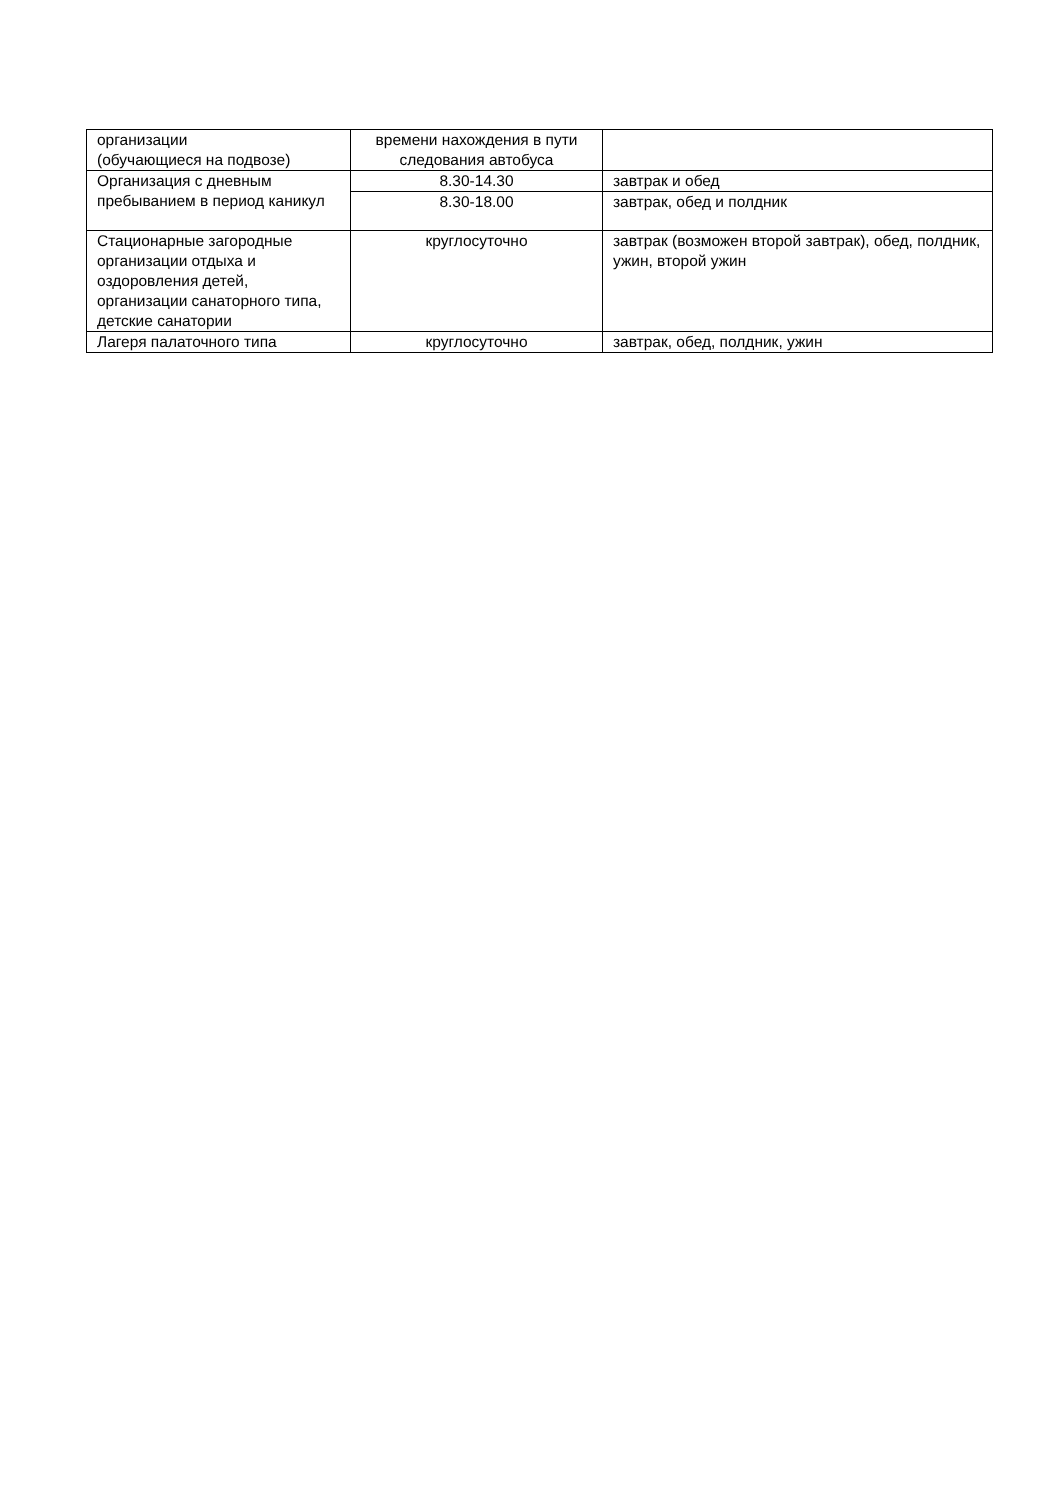| организации (обучающиеся на подвозе) | времени нахождения в пути следования автобуса | |
| Организация с дневным пребыванием в период каникул | 8.30-14.30 | завтрак и обед |
| | 8.30-18.00 | завтрак, обед и полдник |
| Стационарные загородные организации отдыха и оздоровления детей, организации санаторного типа, детские санатории | круглосуточно | завтрак (возможен второй завтрак), обед, полдник, ужин, второй ужин |
| Лагеря палаточного типа | круглосуточно | завтрак, обед, полдник, ужин |